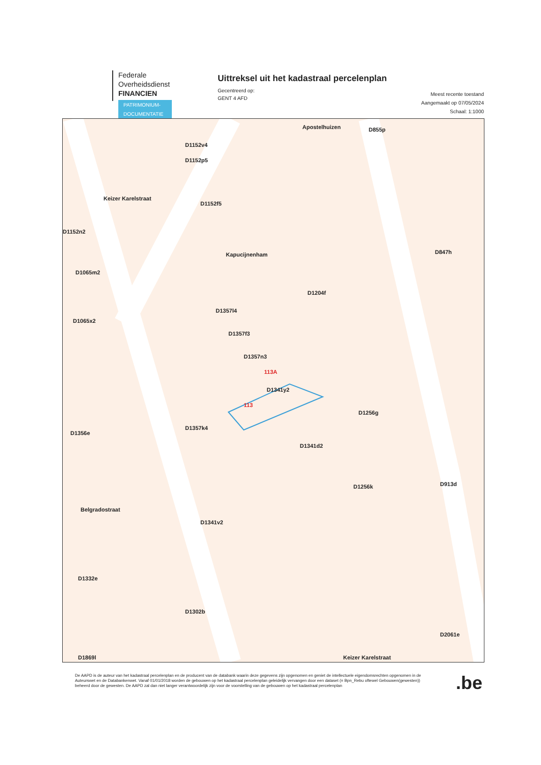Federale
Overheidsdienst
FINANCIEN
PATRIMONIUM-
DOCUMENTATIE
Uittreksel uit het kadastraal percelenplan
Gecentreerd op:
GENT 4 AFD
Meest recente toestand
Aangemaakt op 07/05/2024
Schaal: 1:1000
D1152v4
D1152p5
D1152f5
Apostelhuizen D855p
D847h
D1204f
Kapucijnenham
Keizer Karelstraat
D1152n2
D1065m2
D1065x2
D1357l4
D1357f3
D1357n3
D1341y2
113
113A
D1256g
D1256k D913d
D1341d2
D1341v2
D1357k4
D1356e
Belgradostraat
D1332e
D1302b
D2061e
D1869l Keizer Karelstraat
De AAPD is de auteur van het kadastraal percelenplan en de producent van de databank waarin deze gegevens zijn opgenomen en geniet de intellectuele eigendomsrechten opgenomen in de Auteurswet en de Databankenwet. Vanaf 01/01/2018 worden de gebouwen op het kadastraal percelenplan geleidelijk vervangen door een dataset (= Bpn_Rebu oftewel Gebouwen(gewesten)) beheerd door de gewesten. De AAPD zal dan niet langer verantwoordelijk zijn voor de voorstelling van de gebouwen op het kadastraal percelenplan
.be